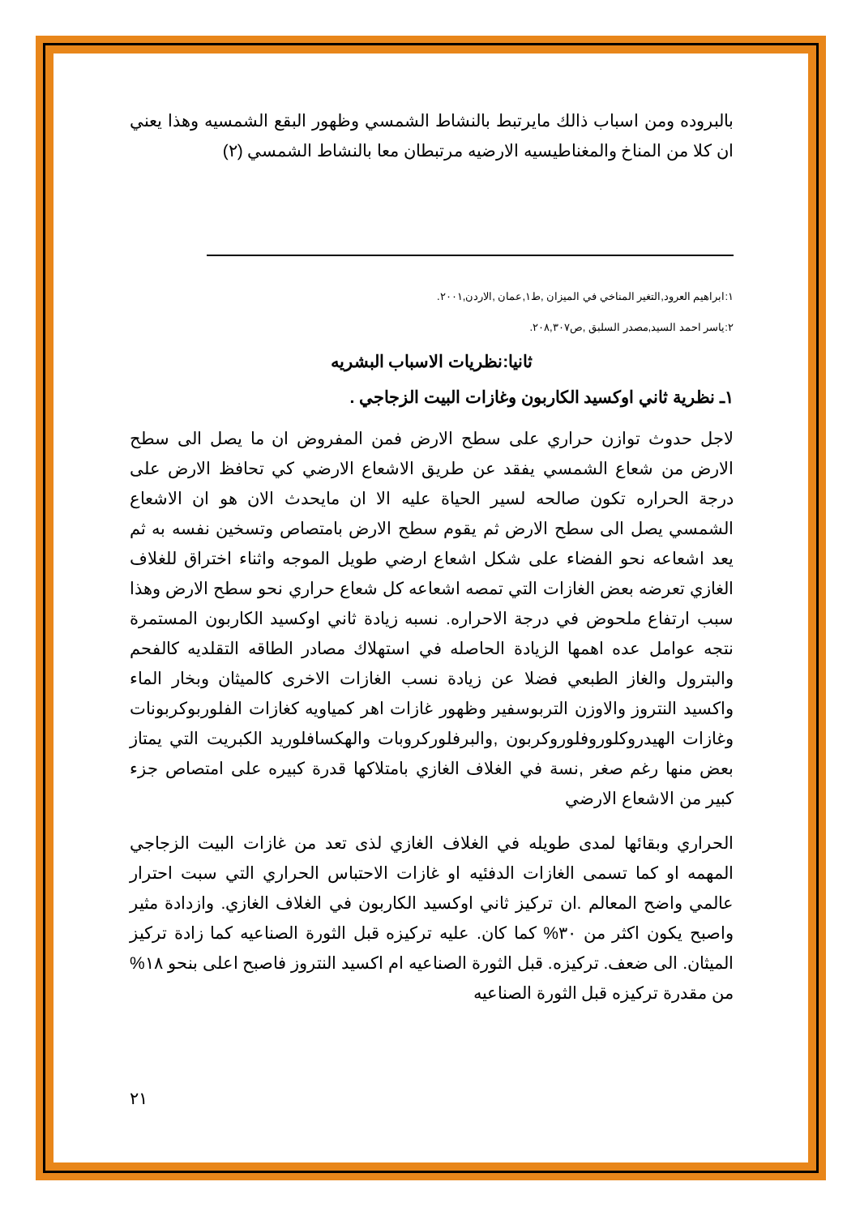بالبروده ومن اسباب ذالك مايرتبط بالنشاط الشمسي وظهور البقع الشمسيه وهذا يعني ان كلا من المناخ والمغناطيسيه الارضيه مرتبطان معا بالنشاط الشمسي (٢)
١:ابراهيم العرود,التغير المناخي في الميزان ,ط١,عمان ,الاردن,٢٠٠١.
٢:ياسر احمد السيد,مصدر السلبق ,ص٢٠٨,٣٠٧.
ثانيا:نظريات الاسباب البشريه
١ـ نظرية ثاني اوكسيد الكاربون وغازات البيت الزجاجي .
لاجل حدوث توازن حراري على سطح الارض فمن المفروض ان ما يصل الى سطح الارض من شعاع الشمسي يفقد عن طريق الاشعاع الارضي كي تحافظ الارض على درجة الحراره تكون صالحه لسير الحياة عليه الا ان مايحدث الان هو ان الاشعاع الشمسي يصل الى سطح الارض ثم يقوم سطح الارض بامتصاص وتسخين نفسه به ثم يعد اشعاعه نحو الفضاء على شكل اشعاع ارضي طويل الموجه واثناء اختراق للغلاف الغازي تعرضه بعض الغازات التي تمصه اشعاعه كل شعاع حراري نحو سطح الارض وهذا سبب ارتفاع ملحوض في درجة الاحراره. نسبه زيادة ثاني اوكسيد الكاربون المستمرة نتجه عوامل عده اهمها الزيادة الحاصله في استهلاك مصادر الطاقه التقلديه كالفحم والبترول والغاز الطبعي فضلا عن زيادة نسب الغازات الاخرى كالميثان وبخار الماء واكسيد النتروز والاوزن التربوسفير وظهور غازات اهر كمياويه كغازات الفلوربوكربونات وغازات الهيدروكلوروفلوروكربون ,والبرفلوركروبات والهكسافلوريد الكبريت التي يمتاز بعض منها رغم صغر ,نسة في الغلاف الغازي بامتلاكها قدرة كبيره على امتصاص جزء كبير من الاشعاع الارضي
الحراري وبقائها لمدى طويله في الغلاف الغازي لذى تعد من غازات البيت الزجاجي المهمه او كما تسمى الغازات الدفئيه او غازات الاحتباس الحراري التي سبت احترار عالمي واضح المعالم .ان تركيز ثاني اوكسيد الكاربون في الغلاف الغازي. وازدادة مثير واصبح يكون اكثر من ٣٠% كما كان. عليه تركيزه قبل الثورة الصناعيه كما زادة تركيز الميثان. الى ضعف. تركيزه. قبل الثورة الصناعيه ام اكسيد النتروز فاصبح اعلى بنحو ١٨% من مقدرة تركيزه قبل الثورة الصناعيه
٢١